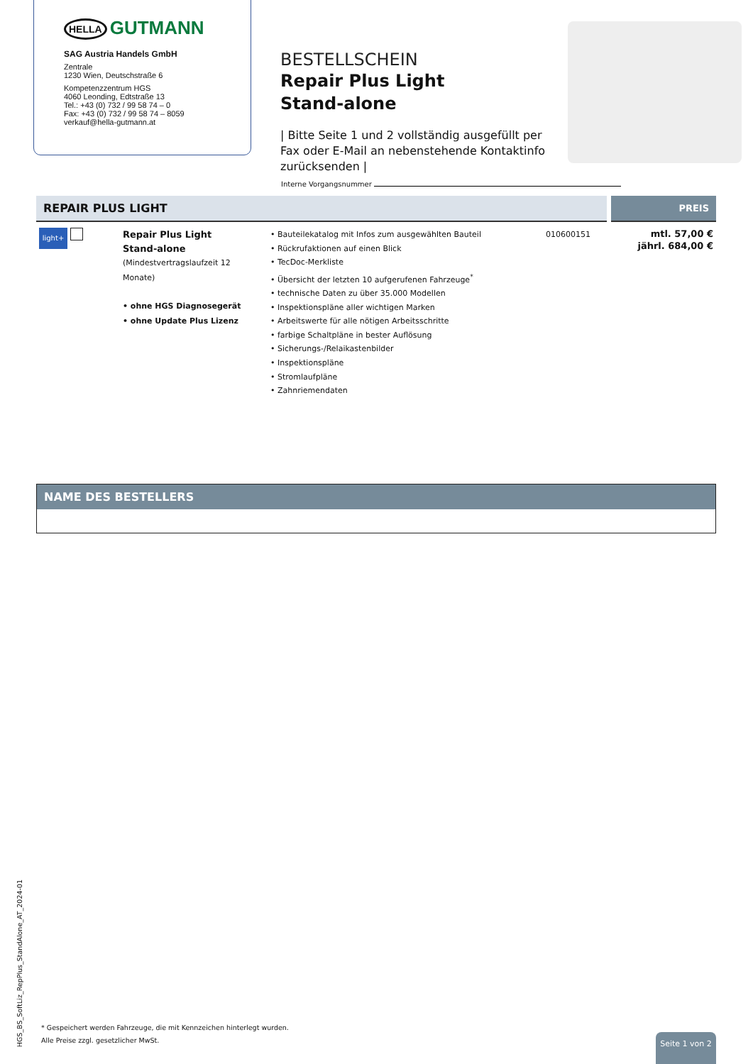HELLA GUTMANN
SAG Austria Handels GmbH
Zentrale
1230 Wien, Deutschstraße 6
Kompetenzzentrum HGS
4060 Leonding, Edtstraße 13
Tel.: +43 (0) 732 / 99 58 74 – 0
Fax: +43 (0) 732 / 99 58 74 – 8059
verkauf@hella-gutmann.at
BESTELLSCHEIN
Repair Plus Light
Stand-alone
| Bitte Seite 1 und 2 vollständig ausgefüllt per Fax oder E-Mail an nebenstehende Kontaktinfo zurücksenden |
Interne Vorgangsnummer
| REPAIR PLUS LIGHT | | | | PREIS |
| --- | --- | --- | --- | --- |
| light+ | Repair Plus Light Stand-alone (Mindestvertragslaufzeit 12 Monate) • ohne HGS Diagnosegerät • ohne Update Plus Lizenz | • Bauteilekatalog mit Infos zum ausgewählten Bauteil • Rückrufaktionen auf einen Blick • TecDoc-Merkliste • Übersicht der letzten 10 aufgerufenen Fahrzeuge<sup>*</sup> • technische Daten zu über 35.000 Modellen • Inspektionspläne aller wichtigen Marken • Arbeitswerte für alle nötigen Arbeitsschritte • farbige Schaltpläne in bester Auflösung • Sicherungs-/Relaikastenbilder • Inspektionspläne • Stromlaufpläne • Zahnriemendaten | 010600151 | mtl. 57,00 € jährl. 684,00 € |
NAME DES BESTELLERS
HGS_BS_SoftLiz_RepPlus_StandAlone_AT_2024-01
* Gespeichert werden Fahrzeuge, die mit Kennzeichen hinterlegt wurden.
Alle Preise zzgl. gesetzlicher MwSt.
Seite 1 von 2